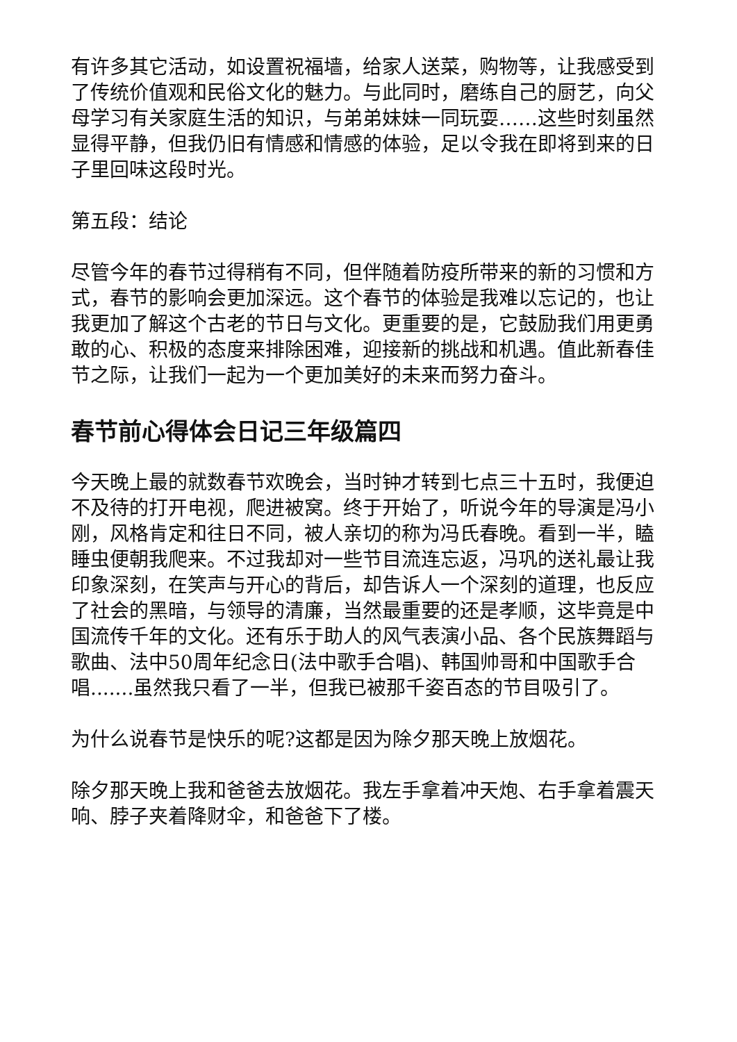有许多其它活动，如设置祝福墙，给家人送菜，购物等，让我感受到了传统价值观和民俗文化的魅力。与此同时，磨练自己的厨艺，向父母学习有关家庭生活的知识，与弟弟妹妹一同玩耍……这些时刻虽然显得平静，但我仍旧有情感和情感的体验，足以令我在即将到来的日子里回味这段时光。
第五段：结论
尽管今年的春节过得稍有不同，但伴随着防疫所带来的新的习惯和方式，春节的影响会更加深远。这个春节的体验是我难以忘记的，也让我更加了解这个古老的节日与文化。更重要的是，它鼓励我们用更勇敢的心、积极的态度来排除困难，迎接新的挑战和机遇。值此新春佳节之际，让我们一起为一个更加美好的未来而努力奋斗。
春节前心得体会日记三年级篇四
今天晚上最的就数春节欢晚会，当时钟才转到七点三十五时，我便迫不及待的打开电视，爬进被窝。终于开始了，听说今年的导演是冯小刚，风格肯定和往日不同，被人亲切的称为冯氏春晚。看到一半，瞌睡虫便朝我爬来。不过我却对一些节目流连忘返，冯巩的送礼最让我印象深刻，在笑声与开心的背后，却告诉人一个深刻的道理，也反应了社会的黑暗，与领导的清廉，当然最重要的还是孝顺，这毕竟是中国流传千年的文化。还有乐于助人的风气表演小品、各个民族舞蹈与歌曲、法中50周年纪念日(法中歌手合唱)、韩国帅哥和中国歌手合唱.......虽然我只看了一半，但我已被那千姿百态的节目吸引了。
为什么说春节是快乐的呢?这都是因为除夕那天晚上放烟花。
除夕那天晚上我和爸爸去放烟花。我左手拿着冲天炮、右手拿着震天响、脖子夹着降财伞，和爸爸下了楼。